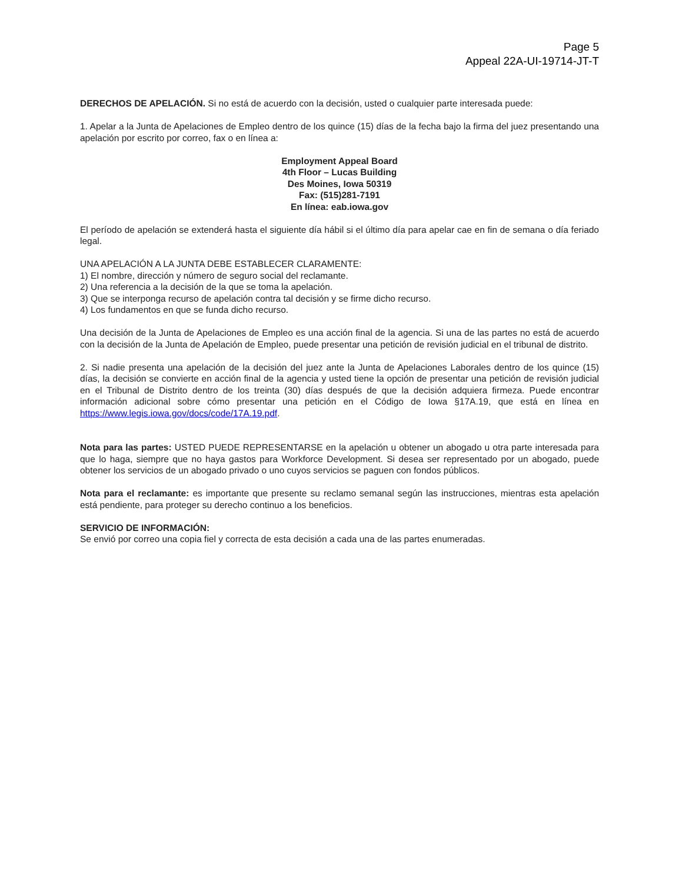Page 5
Appeal 22A-UI-19714-JT-T
DERECHOS DE APELACIÓN. Si no está de acuerdo con la decisión, usted o cualquier parte interesada puede:
1. Apelar a la Junta de Apelaciones de Empleo dentro de los quince (15) días de la fecha bajo la firma del juez presentando una apelación por escrito por correo, fax o en línea a:
Employment Appeal Board
4th Floor – Lucas Building
Des Moines, Iowa 50319
Fax: (515)281-7191
En línea: eab.iowa.gov
El período de apelación se extenderá hasta el siguiente día hábil si el último día para apelar cae en fin de semana o día feriado legal.
UNA APELACIÓN A LA JUNTA DEBE ESTABLECER CLARAMENTE:
1) El nombre, dirección y número de seguro social del reclamante.
2) Una referencia a la decisión de la que se toma la apelación.
3) Que se interponga recurso de apelación contra tal decisión y se firme dicho recurso.
4) Los fundamentos en que se funda dicho recurso.
Una decisión de la Junta de Apelaciones de Empleo es una acción final de la agencia. Si una de las partes no está de acuerdo con la decisión de la Junta de Apelación de Empleo, puede presentar una petición de revisión judicial en el tribunal de distrito.
2. Si nadie presenta una apelación de la decisión del juez ante la Junta de Apelaciones Laborales dentro de los quince (15) días, la decisión se convierte en acción final de la agencia y usted tiene la opción de presentar una petición de revisión judicial en el Tribunal de Distrito dentro de los treinta (30) días después de que la decisión adquiera firmeza. Puede encontrar información adicional sobre cómo presentar una petición en el Código de Iowa §17A.19, que está en línea en https://www.legis.iowa.gov/docs/code/17A.19.pdf.
Nota para las partes: USTED PUEDE REPRESENTARSE en la apelación u obtener un abogado u otra parte interesada para que lo haga, siempre que no haya gastos para Workforce Development. Si desea ser representado por un abogado, puede obtener los servicios de un abogado privado o uno cuyos servicios se paguen con fondos públicos.
Nota para el reclamante: es importante que presente su reclamo semanal según las instrucciones, mientras esta apelación está pendiente, para proteger su derecho continuo a los beneficios.
SERVICIO DE INFORMACIÓN:
Se envió por correo una copia fiel y correcta de esta decisión a cada una de las partes enumeradas.